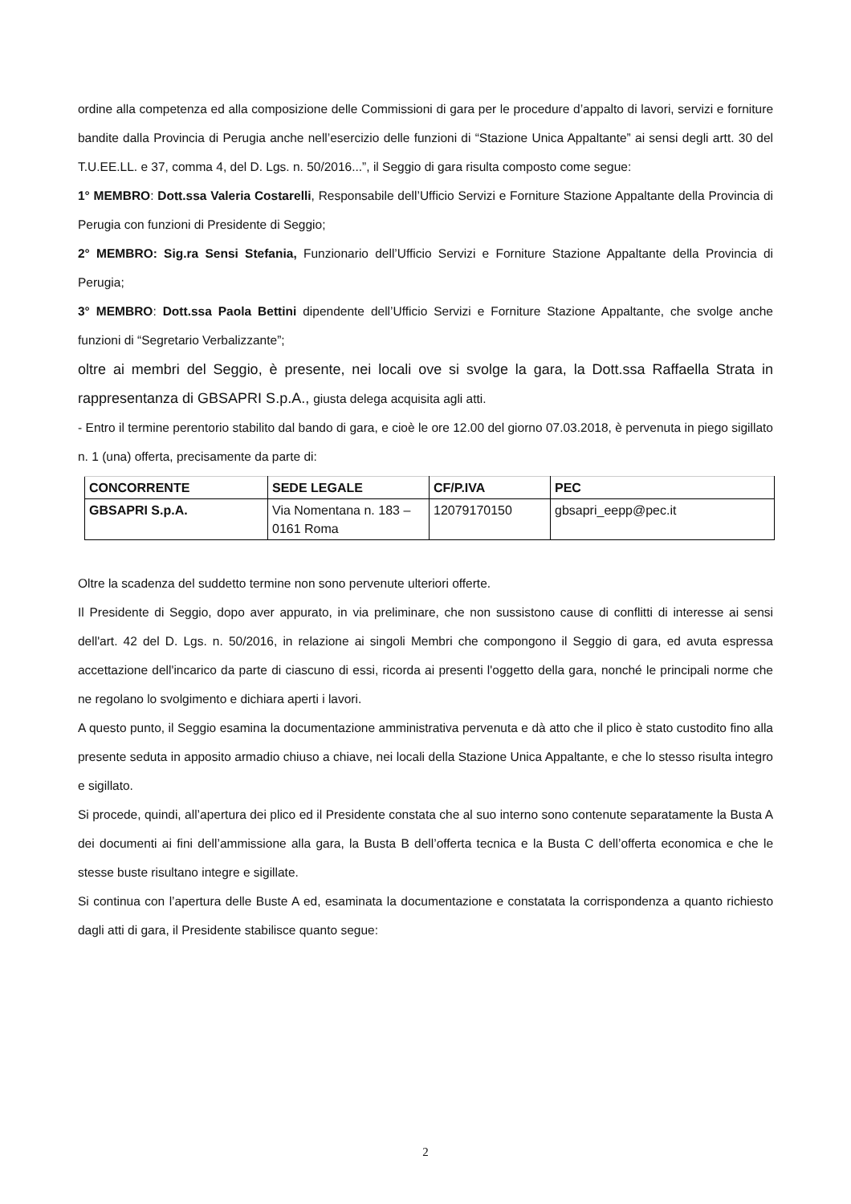ordine alla competenza ed alla composizione delle Commissioni di gara per le procedure d’appalto di lavori, servizi e forniture bandite dalla Provincia di Perugia anche nell’esercizio delle funzioni di “Stazione Unica Appaltante” ai sensi degli artt. 30 del T.U.EE.LL. e 37, comma 4, del D. Lgs. n. 50/2016...”, il Seggio di gara risulta composto come segue:
1° MEMBRO: Dott.ssa Valeria Costarelli, Responsabile dell’Ufficio Servizi e Forniture Stazione Appaltante della Provincia di Perugia con funzioni di Presidente di Seggio;
2° MEMBRO: Sig.ra Sensi Stefania, Funzionario dell’Ufficio Servizi e Forniture Stazione Appaltante della Provincia di Perugia;
3° MEMBRO: Dott.ssa Paola Bettini dipendente dell’Ufficio Servizi e Forniture Stazione Appaltante, che svolge anche funzioni di “Segretario Verbalizzante”;
oltre ai membri del Seggio, è presente, nei locali ove si svolge la gara, la Dott.ssa Raffaella Strata in rappresentanza di GBSAPRI S.p.A., giusta delega acquisita agli atti.
- Entro il termine perentorio stabilito dal bando di gara, e cioè le ore 12.00 del giorno 07.03.2018, è pervenuta in piego sigillato n. 1 (una) offerta, precisamente da parte di:
| CONCORRENTE | SEDE LEGALE | CF/P.IVA | PEC |
| --- | --- | --- | --- |
| GBSAPRI S.p.A. | Via Nomentana n. 183 – 0161 Roma | 12079170150 | gbsapri_eepp@pec.it |
Oltre la scadenza del suddetto termine non sono pervenute ulteriori offerte.
Il Presidente di Seggio, dopo aver appurato, in via preliminare, che non sussistono cause di conflitti di interesse ai sensi dell'art. 42 del D. Lgs. n. 50/2016, in relazione ai singoli Membri che compongono il Seggio di gara, ed avuta espressa accettazione dell'incarico da parte di ciascuno di essi, ricorda ai presenti l'oggetto della gara, nonché le principali norme che ne regolano lo svolgimento e dichiara aperti i lavori.
A questo punto, il Seggio esamina la documentazione amministrativa pervenuta e dà atto che il plico è stato custodito fino alla presente seduta in apposito armadio chiuso a chiave, nei locali della Stazione Unica Appaltante, e che lo stesso risulta integro e sigillato.
Si procede, quindi, all’apertura dei plico ed il Presidente constata che al suo interno sono contenute separatamente la Busta A dei documenti ai fini dell’ammissione alla gara, la Busta B dell’offerta tecnica e la Busta C dell’offerta economica e che le stesse buste risultano integre e sigillate.
Si continua con l’apertura delle Buste A ed, esaminata la documentazione e constatata la corrispondenza a quanto richiesto dagli atti di gara, il Presidente stabilisce quanto segue:
2